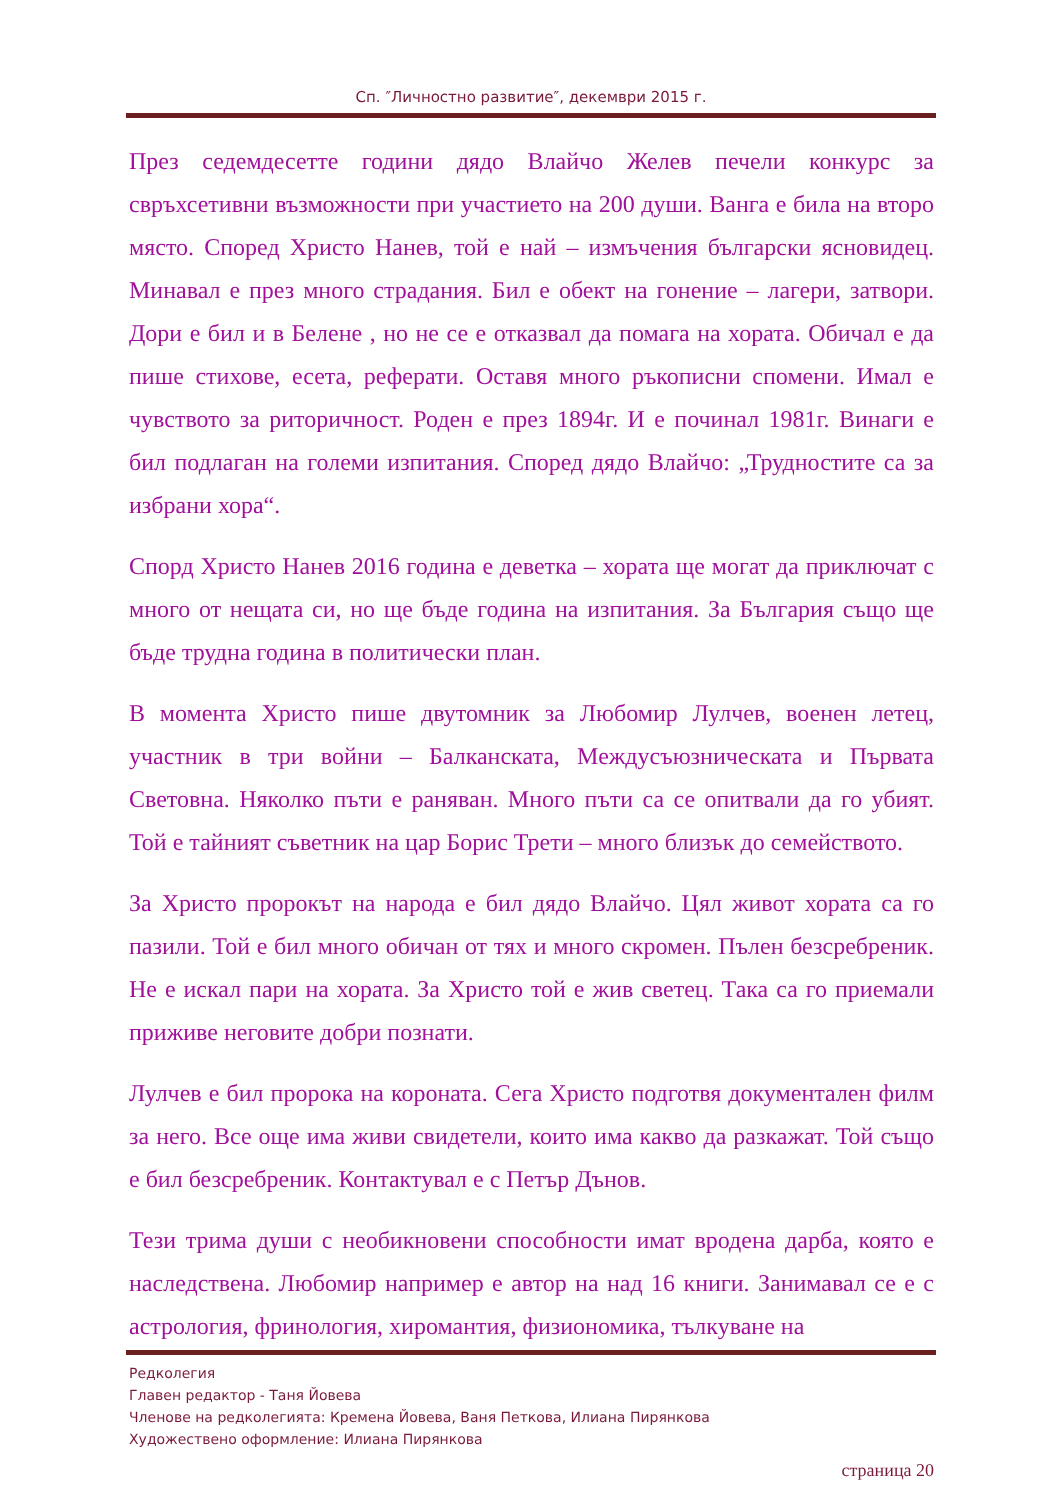Сп. ″Личностно развитие″, декември 2015 г.
През седемдесетте години дядо Влайчо Желев печели конкурс за свръхсетивни възможности при участието на 200 души. Ванга е била на второ място. Според Христо Нанев, той е най – измъчения български ясновидец. Минавал е през много страдания. Бил е обект на гонение – лагери, затвори. Дори е бил и в Белене , но не се е отказвал да помага на хората. Обичал е да пише стихове, есета, реферати. Оставя много ръкописни спомени. Имал е чувството за риторичност. Роден е през 1894г. И е починал 1981г. Винаги е бил подлаган на големи изпитания. Според дядо Влайчо: „Трудностите са за избрани хора“.
Спорд Христо Нанев 2016 година е деветка – хората ще могат да приключат с много от нещата си, но ще бъде година на изпитания. За България също ще бъде трудна година в политически план.
В момента Христо пише двутомник за Любомир Лулчев, военен летец, участник в три войни – Балканската, Междусъюзническата и Първата Световна. Няколко пъти е раняван. Много пъти са се опитвали да го убият. Той е тайният съветник на цар Борис Трети – много близък до семейството.
За Христо пророкът на народа е бил дядо Влайчо. Цял живот хората са го пазили. Той е бил много обичан от тях и много скромен. Пълен безсребреник. Не е искал пари на хората. За Христо той е жив светец. Така са го приемали приживе неговите добри познати.
Лулчев е бил пророка на короната. Сега Христо подготвя документален филм за него. Все още има живи свидетели, които има какво да разкажат. Той също е бил безсребреник. Контактувал е с Петър Дънов.
Тези трима души с необикновени способности имат вродена дарба, която е наследствена. Любомир например е автор на над 16 книги. Занимавал се е с астрология, фринология, хиромантия, физиономика, тълкуване на
Редколегия
Главен редактор - Таня Йовева
Членове на редколегията: Кремена Йовева, Ваня Петкова, Илиана Пирянкова
Художествено оформление: Илиана Пирянкова
страница 20